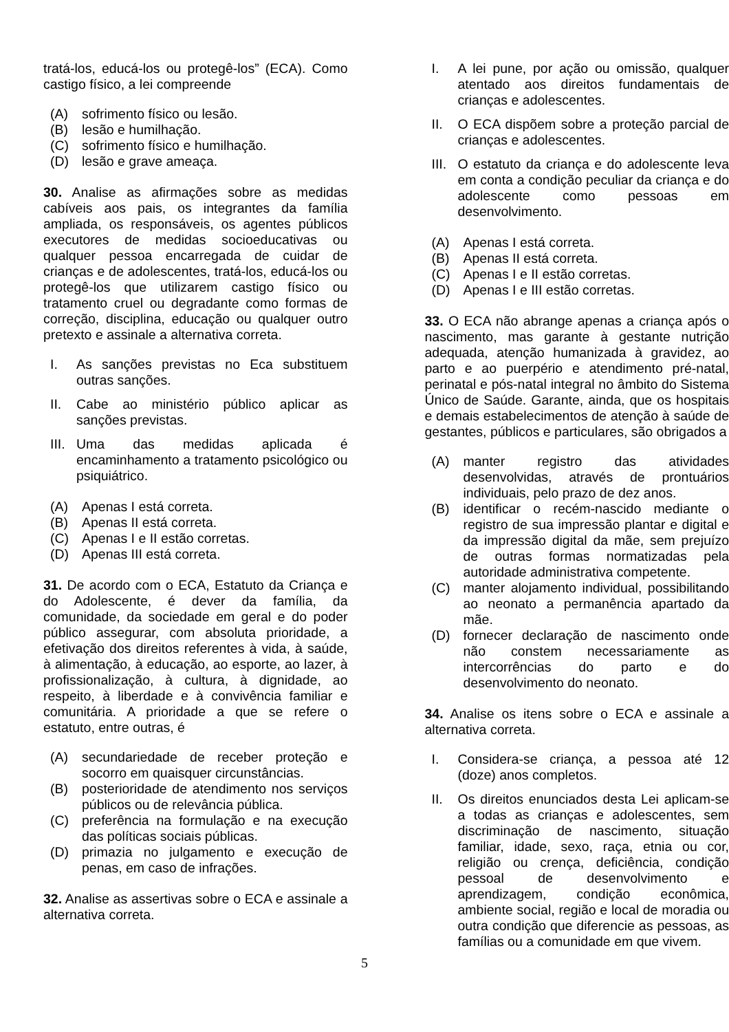tratá-los, educá-los ou protegê-los” (ECA). Como castigo físico, a lei compreende
(A) sofrimento físico ou lesão.
(B) lesão e humilhação.
(C) sofrimento físico e humilhação.
(D) lesão e grave ameaça.
30. Analise as afirmações sobre as medidas cabíveis aos pais, os integrantes da família ampliada, os responsáveis, os agentes públicos executores de medidas socioeducativas ou qualquer pessoa encarregada de cuidar de crianças e de adolescentes, tratá-los, educá-los ou protegê-los que utilizarem castigo físico ou tratamento cruel ou degradante como formas de correção, disciplina, educação ou qualquer outro pretexto e assinale a alternativa correta.
I. As sanções previstas no Eca substituem outras sanções.
II. Cabe ao ministério público aplicar as sanções previstas.
III. Uma das medidas aplicada é encaminhamento a tratamento psicológico ou psiquiátrico.
(A) Apenas I está correta.
(B) Apenas II está correta.
(C) Apenas I e II estão corretas.
(D) Apenas III está correta.
31. De acordo com o ECA, Estatuto da Criança e do Adolescente, é dever da família, da comunidade, da sociedade em geral e do poder público assegurar, com absoluta prioridade, a efetivação dos direitos referentes à vida, à saúde, à alimentação, à educação, ao esporte, ao lazer, à profissionalização, à cultura, à dignidade, ao respeito, à liberdade e à convivência familiar e comunitária. A prioridade a que se refere o estatuto, entre outras, é
(A) secundariedade de receber proteção e socorro em quaisquer circunstâncias.
(B) posterioridade de atendimento nos serviços públicos ou de relevância pública.
(C) preferência na formulação e na execução das políticas sociais públicas.
(D) primazia no julgamento e execução de penas, em caso de infrações.
32. Analise as assertivas sobre o ECA e assinale a alternativa correta.
I. A lei pune, por ação ou omissão, qualquer atentado aos direitos fundamentais de crianças e adolescentes.
II. O ECA dispõem sobre a proteção parcial de crianças e adolescentes.
III. O estatuto da criança e do adolescente leva em conta a condição peculiar da criança e do adolescente como pessoas em desenvolvimento.
(A) Apenas I está correta.
(B) Apenas II está correta.
(C) Apenas I e II estão corretas.
(D) Apenas I e III estão corretas.
33. O ECA não abrange apenas a criança após o nascimento, mas garante à gestante nutrição adequada, atenção humanizada à gravidez, ao parto e ao puerpério e atendimento pré-natal, perinatal e pós-natal integral no âmbito do Sistema Único de Saúde. Garante, ainda, que os hospitais e demais estabelecimentos de atenção à saúde de gestantes, públicos e particulares, são obrigados a
(A) manter registro das atividades desenvolvidas, através de prontuários individuais, pelo prazo de dez anos.
(B) identificar o recém-nascido mediante o registro de sua impressão plantar e digital e da impressão digital da mãe, sem prejuízo de outras formas normatizadas pela autoridade administrativa competente.
(C) manter alojamento individual, possibilitando ao neonato a permanência apartado da mãe.
(D) fornecer declaração de nascimento onde não constem necessariamente as intercorrências do parto e do desenvolvimento do neonato.
34. Analise os itens sobre o ECA e assinale a alternativa correta.
I. Considera-se criança, a pessoa até 12 (doze) anos completos.
II. Os direitos enunciados desta Lei aplicam-se a todas as crianças e adolescentes, sem discriminação de nascimento, situação familiar, idade, sexo, raça, etnia ou cor, religião ou crença, deficiência, condição pessoal de desenvolvimento e aprendizagem, condição econômica, ambiente social, região e local de moradia ou outra condição que diferencie as pessoas, as famílias ou a comunidade em que vivem.
5